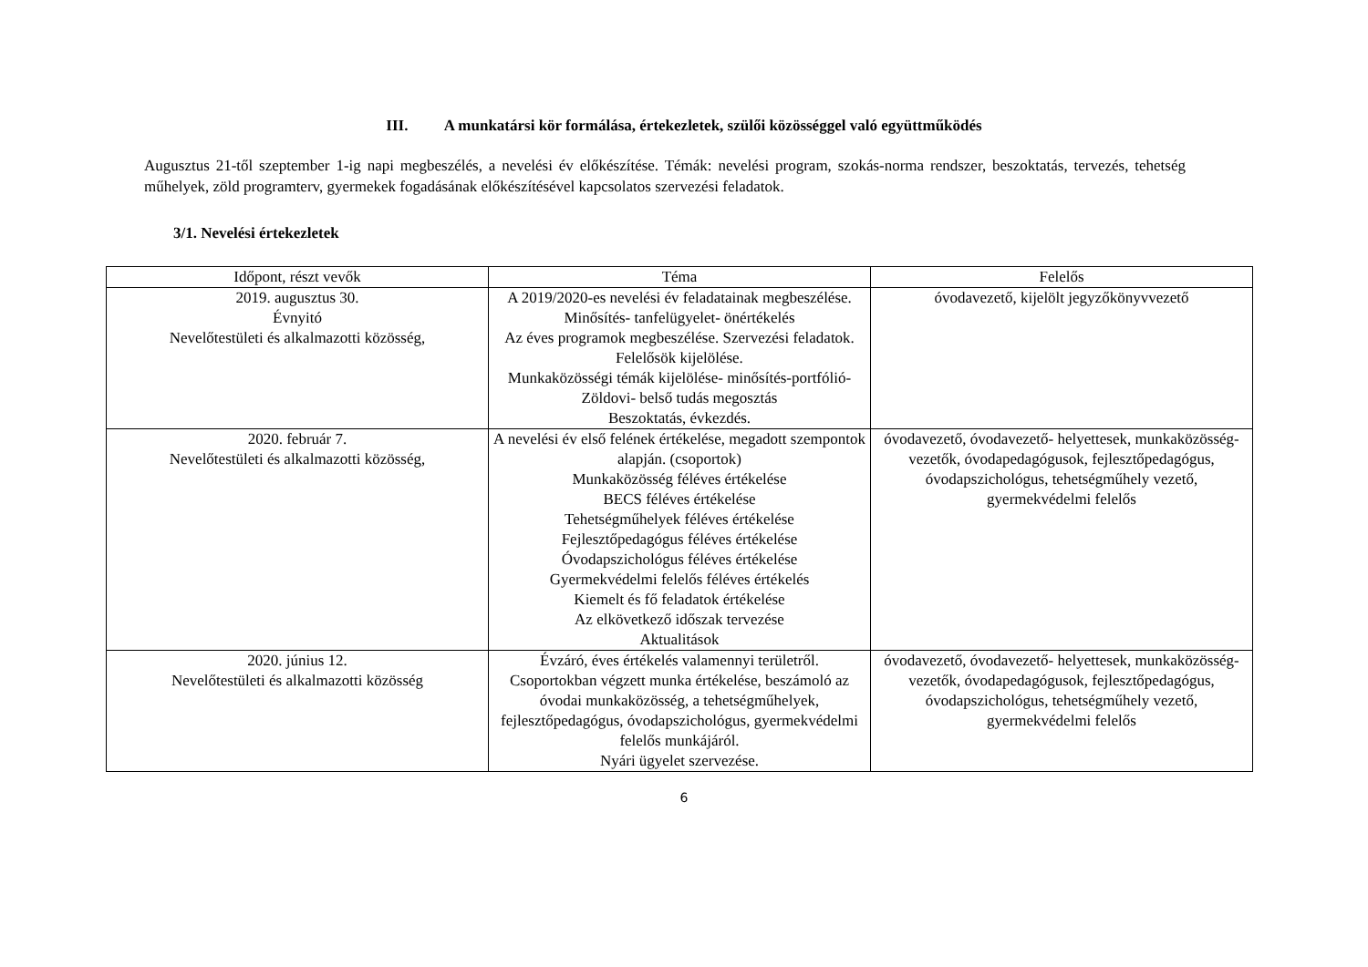III. A munkatársi kör formálása, értekezletek, szülői közösséggel való együttműködés
Augusztus 21-től szeptember 1-ig napi megbeszélés, a nevelési év előkészítése. Témák: nevelési program, szokás-norma rendszer, beszoktatás, tervezés, tehetség műhelyek, zöld programterv, gyermekek fogadásának előkészítésével kapcsolatos szervezési feladatok.
3/1. Nevelési értekezletek
| Időpont, részt vevők | Téma | Felelős |
| --- | --- | --- |
| 2019. augusztus 30. Évnyitó Nevelőtestületi és alkalmazotti közösség, | A 2019/2020-es nevelési év feladatainak megbeszélése. Minősítés- tanfelügyelet- önértékelés Az éves programok megbeszélése. Szervezési feladatok. Felelősök kijelölése. Munkaközösségi témák kijelölése- minősítés-portfólió- Zöldovi- belső tudás megosztás Beszoktatás, évkezdés. | óvodavezető, kijelölt jegyzőkönyvvezető |
| 2020. február 7. Nevelőtestületi és alkalmazotti közösség, | A nevelési év első felének értékelése, megadott szempontok alapján. (csoportok) Munkaközösség féléves értékelése BECS féléves értékelése Tehetségműhelyek féléves értékelése Fejlesztőpedagógus féléves értékelése Óvodapszichológus féléves értékelése Gyermekvédelmi felelős féléves értékelés Kiemelt és fő feladatok értékelése Az elkövetkező időszak tervezése Aktualitások | óvodavezető, óvodavezető- helyettesek, munkaközösség-vezetők, óvodapedagógusok, fejlesztőpedagógus, óvodapszichológus, tehetségműhely vezető, gyermekvédelmi felelős |
| 2020. június 12. Nevelőtestületi és alkalmazotti közösség | Évzáró, éves értékelés valamennyi területről. Csoportokban végzett munka értékelése, beszámoló az óvodai munkaközösség, a tehetségműhelyek, fejlesztőpedagógus, óvodapszichológus, gyermekvédelmi felelős munkájáról. Nyári ügyelet szervezése. | óvodavezető, óvodavezető- helyettesek, munkaközösség-vezetők, óvodapedagógusok, fejlesztőpedagógus, óvodapszichológus, tehetségműhely vezető, gyermekvédelmi felelős |
6